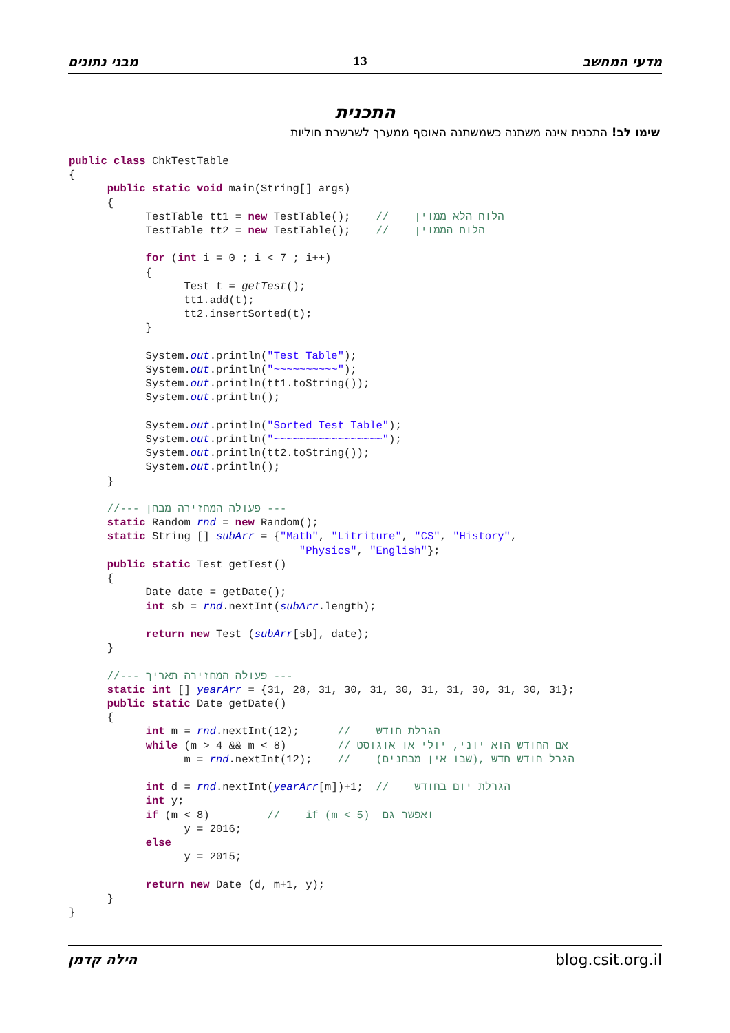מבני נתונים 13 מדעי המחשב
התכנית
שימו לב! התכנית אינה משתנה כשמשתנה האוסף ממערך לשרשרת חוליות
public class ChkTestTable
{
      public static void main(String[] args)
      {
            TestTable tt1 = new TestTable();    //    הלוח הלא ממוין
            TestTable tt2 = new TestTable();    //    הלוח הממוין

            for (int i = 0 ; i < 7 ; i++)
            {
                  Test t = getTest();
                  tt1.add(t);
                  tt2.insertSorted(t);
            }

            System.out.println("Test Table");
            System.out.println("~~~~~~~~~~");
            System.out.println(tt1.toString());
            System.out.println();

            System.out.println("Sorted Test Table");
            System.out.println("~~~~~~~~~~~~~~~~~");
            System.out.println(tt2.toString());
            System.out.println();
      }

      //--- פעולה המחזירה מבחן ---
      static Random rnd = new Random();
      static String [] subArr = {"Math", "Litriture", "CS", "History",
                                    "Physics", "English"};
      public static Test getTest()
      {
            Date date = getDate();
            int sb = rnd.nextInt(subArr.length);

            return new Test (subArr[sb], date);
      }

      //--- פעולה המחזירה תאריך ---
      static int [] yearArr = {31, 28, 31, 30, 31, 30, 31, 31, 30, 31, 30, 31};
      public static Date getDate()
      {
            int m = rnd.nextInt(12);      //    הגרלת חודש
            while (m > 4 && m < 8)        // אם החודש הוא יוני, יולי או אוגוסט
                  m = rnd.nextInt(12);    //    (שבו אין מבחנים), הגרל חודש חדש

            int d = rnd.nextInt(yearArr[m])+1;  //    הגרלת יום בחודש
            int y;
            if (m < 8)         //    if (m < 5)  ואפשר גם
                  y = 2016;
            else
                  y = 2015;

            return new Date (d, m+1, y);
      }
}
הילה קדמן blog.csit.org.il